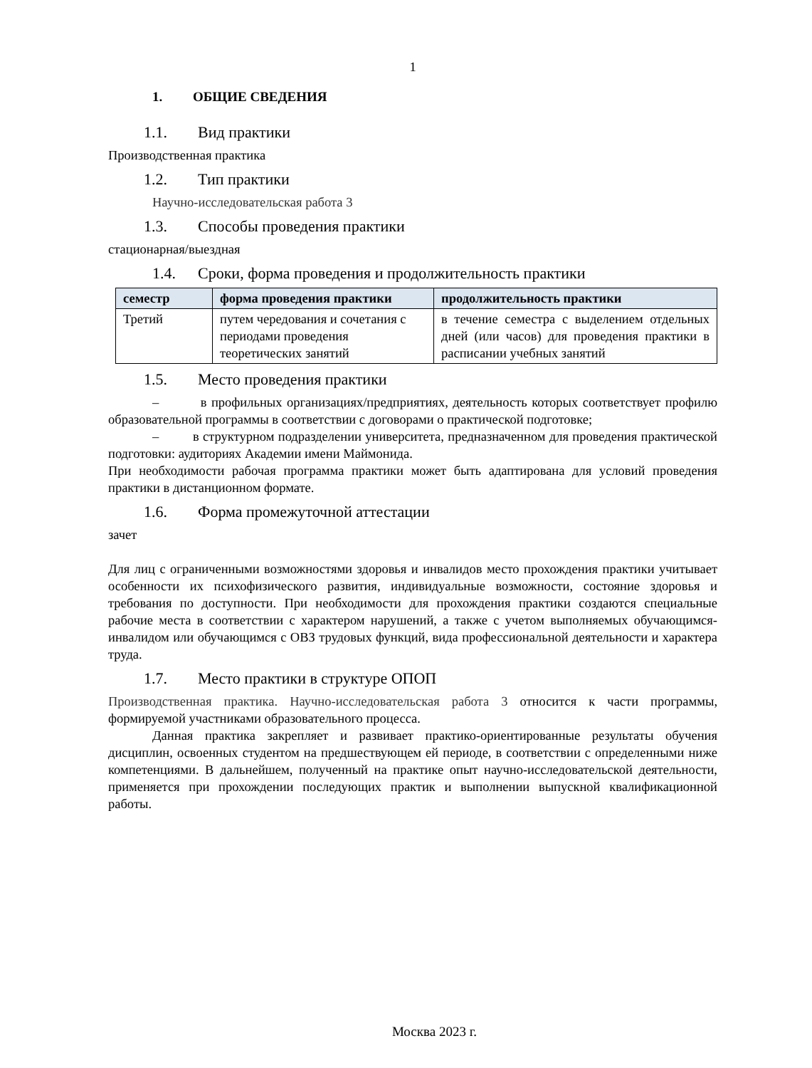1
1. ОБЩИЕ СВЕДЕНИЯ
1.1. Вид практики
Производственная практика
1.2. Тип практики
Научно-исследовательская работа 3
1.3. Способы проведения практики
стационарная/выездная
1.4. Сроки, форма проведения и продолжительность практики
| семестр | форма проведения практики | продолжительность практики |
| --- | --- | --- |
| Третий | путем чередования и сочетания с периодами проведения теоретических занятий | в течение семестра с выделением отдельных дней (или часов) для проведения практики в расписании учебных занятий |
1.5. Место проведения практики
– в профильных организациях/предприятиях, деятельность которых соответствует профилю образовательной программы в соответствии с договорами о практической подготовке;
– в структурном подразделении университета, предназначенном для проведения практической подготовки: аудиториях Академии имени Маймонида.
При необходимости рабочая программа практики может быть адаптирована для условий проведения практики в дистанционном формате.
1.6. Форма промежуточной аттестации
зачет
Для лиц с ограниченными возможностями здоровья и инвалидов место прохождения практики учитывает особенности их психофизического развития, индивидуальные возможности, состояние здоровья и требования по доступности. При необходимости для прохождения практики создаются специальные рабочие места в соответствии с характером нарушений, а также с учетом выполняемых обучающимся-инвалидом или обучающимся с ОВЗ трудовых функций, вида профессиональной деятельности и характера труда.
1.7. Место практики в структуре ОПОП
Производственная практика. Научно-исследовательская работа 3 относится к части программы, формируемой участниками образовательного процесса.
Данная практика закрепляет и развивает практико-ориентированные результаты обучения дисциплин, освоенных студентом на предшествующем ей периоде, в соответствии с определенными ниже компетенциями. В дальнейшем, полученный на практике опыт научно-исследовательской деятельности, применяется при прохождении последующих практик и выполнении выпускной квалификационной работы.
Москва 2023 г.